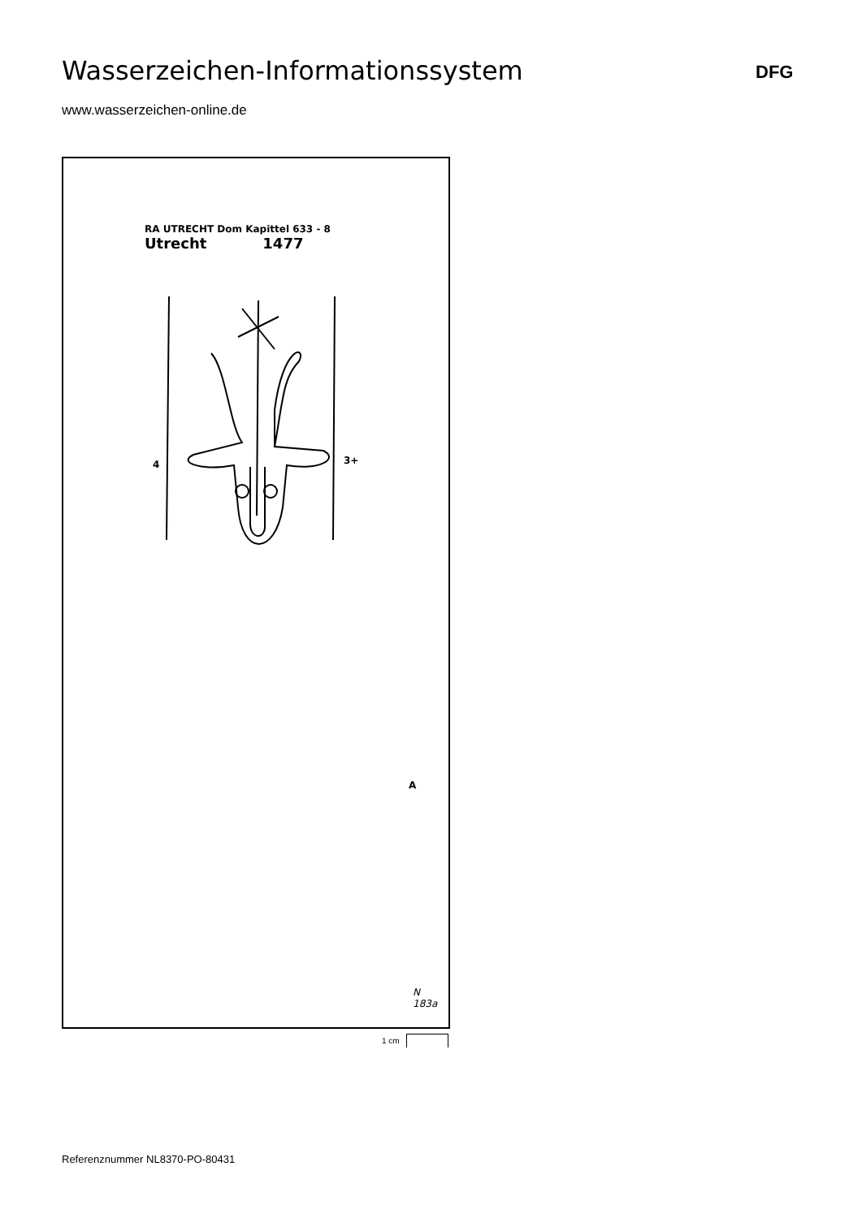Wasserzeichen-Informationssystem
DFG
www.wasserzeichen-online.de
RA UTRECHT Dom Kapittel 633 - 8
Utrecht 1477
4 3+
A
N
183a
1 cm
Referenznummer NL8370-PO-80431